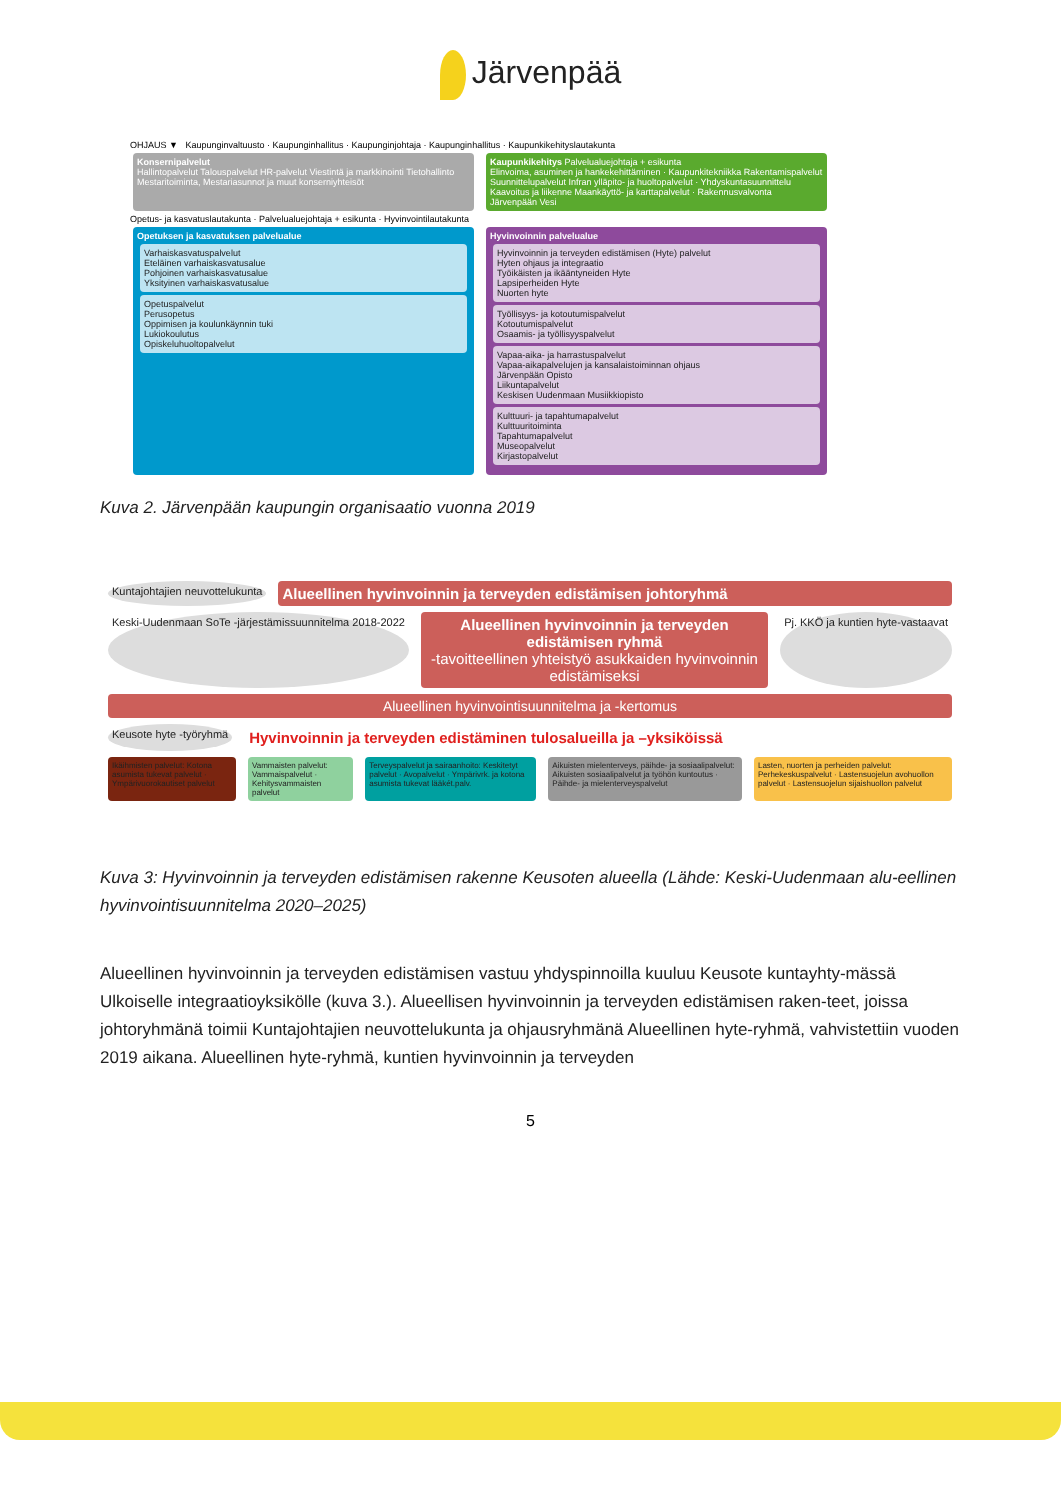Järvenpää
OHJAUS ▼ Kaupunginvaltuusto · Kaupunginhallitus · Kaupunginjohtaja · Kaupunginhallitus · Kaupunkikehityslautakunta
Konsernipalvelut
Hallintopalvelut Talouspalvelut HR-palvelut Viestintä ja markkinointi Tietohallinto
Mestaritoiminta, Mestariasunnot ja muut konserniyhteisöt
Kaupunkikehitys Palvelualuejohtaja + esikunta
Elinvoima, asuminen ja hankekehittäminen · Kaupunkitekniikka Rakentamispalvelut Suunnittelupalvelut Infran ylläpito- ja huoltopalvelut · Yhdyskuntasuunnittelu Kaavoitus ja liikenne Maankäyttö- ja karttapalvelut · Rakennusvalvonta
Järvenpään Vesi
Opetus- ja kasvatuslautakunta · Palvelualuejohtaja + esikunta · Hyvinvointilautakunta
Opetuksen ja kasvatuksen palvelualue
Varhaiskasvatuspalvelut
Eteläinen varhaiskasvatusalue
Pohjoinen varhaiskasvatusalue
Yksityinen varhaiskasvatusalue
Opetuspalvelut
Perusopetus
Oppimisen ja koulunkäynnin tuki
Lukiokoulutus
Opiskeluhuoltopalvelut
Hyvinvoinnin palvelualue
Hyvinvoinnin ja terveyden edistämisen (Hyte) palvelut
Hyten ohjaus ja integraatio
Työikäisten ja ikääntyneiden Hyte
Lapsiperheiden Hyte
Nuorten hyte
Työllisyys- ja kotoutumispalvelut
Kotoutumispalvelut
Osaamis- ja työllisyyspalvelut
Vapaa-aika- ja harrastuspalvelut
Vapaa-aikapalvelujen ja kansalaistoiminnan ohjaus
Järvenpään Opisto
Liikuntapalvelut
Keskisen Uudenmaan Musiikkiopisto
Kulttuuri- ja tapahtumapalvelut
Kulttuuritoiminta
Tapahtumapalvelut
Museopalvelut
Kirjastopalvelut
Kuva 2. Järvenpään kaupungin organisaatio vuonna 2019
Kuntajohtajien neuvottelukunta
Alueellinen hyvinvoinnin ja terveyden edistämisen johtoryhmä
Keski-Uudenmaan SoTe -järjestämissuunnitelma 2018-2022
Alueellinen hyvinvoinnin ja terveyden edistämisen ryhmä
-tavoitteellinen yhteistyö asukkaiden hyvinvoinnin edistämiseksi
Pj. KKÖ ja kuntien hyte-vastaavat
Alueellinen hyvinvointisuunnitelma ja -kertomus
Keusote hyte -työryhmä
Hyvinvoinnin ja terveyden edistäminen tulosalueilla ja –yksiköissä
Ikäihmisten palvelut: Kotona asumista tukevat palvelut · Ympärivuorokautiset palvelut
Vammaisten palvelut: Vammaispalvelut · Kehitysvammaisten palvelut
Terveyspalvelut ja sairaanhoito: Keskitetyt palvelut · Avopalvelut · Ympärivrk. ja kotona asumista tukevat lääkét.palv.
Aikuisten mielenterveys, päihde- ja sosiaalipalvelut: Aikuisten sosiaalipalvelut ja työhön kuntoutus · Päihde- ja mielenterveyspalvelut
Lasten, nuorten ja perheiden palvelut: Perhekeskuspalvelut · Lastensuojelun avohuollon palvelut · Lastensuojelun sijaishuollon palvelut
Kuva 3: Hyvinvoinnin ja terveyden edistämisen rakenne Keusoten alueella (Lähde: Keski-Uudenmaan alu-eellinen hyvinvointisuunnitelma 2020–2025)
Alueellinen hyvinvoinnin ja terveyden edistämisen vastuu yhdyspinnoilla kuuluu Keusote kuntayhty-mässä Ulkoiselle integraatioyksikölle (kuva 3.). Alueellisen hyvinvoinnin ja terveyden edistämisen raken-teet, joissa johtoryhmänä toimii Kuntajohtajien neuvottelukunta ja ohjausryhmänä Alueellinen hyte-ryhmä, vahvistettiin vuoden 2019 aikana. Alueellinen hyte-ryhmä, kuntien hyvinvoinnin ja terveyden
5